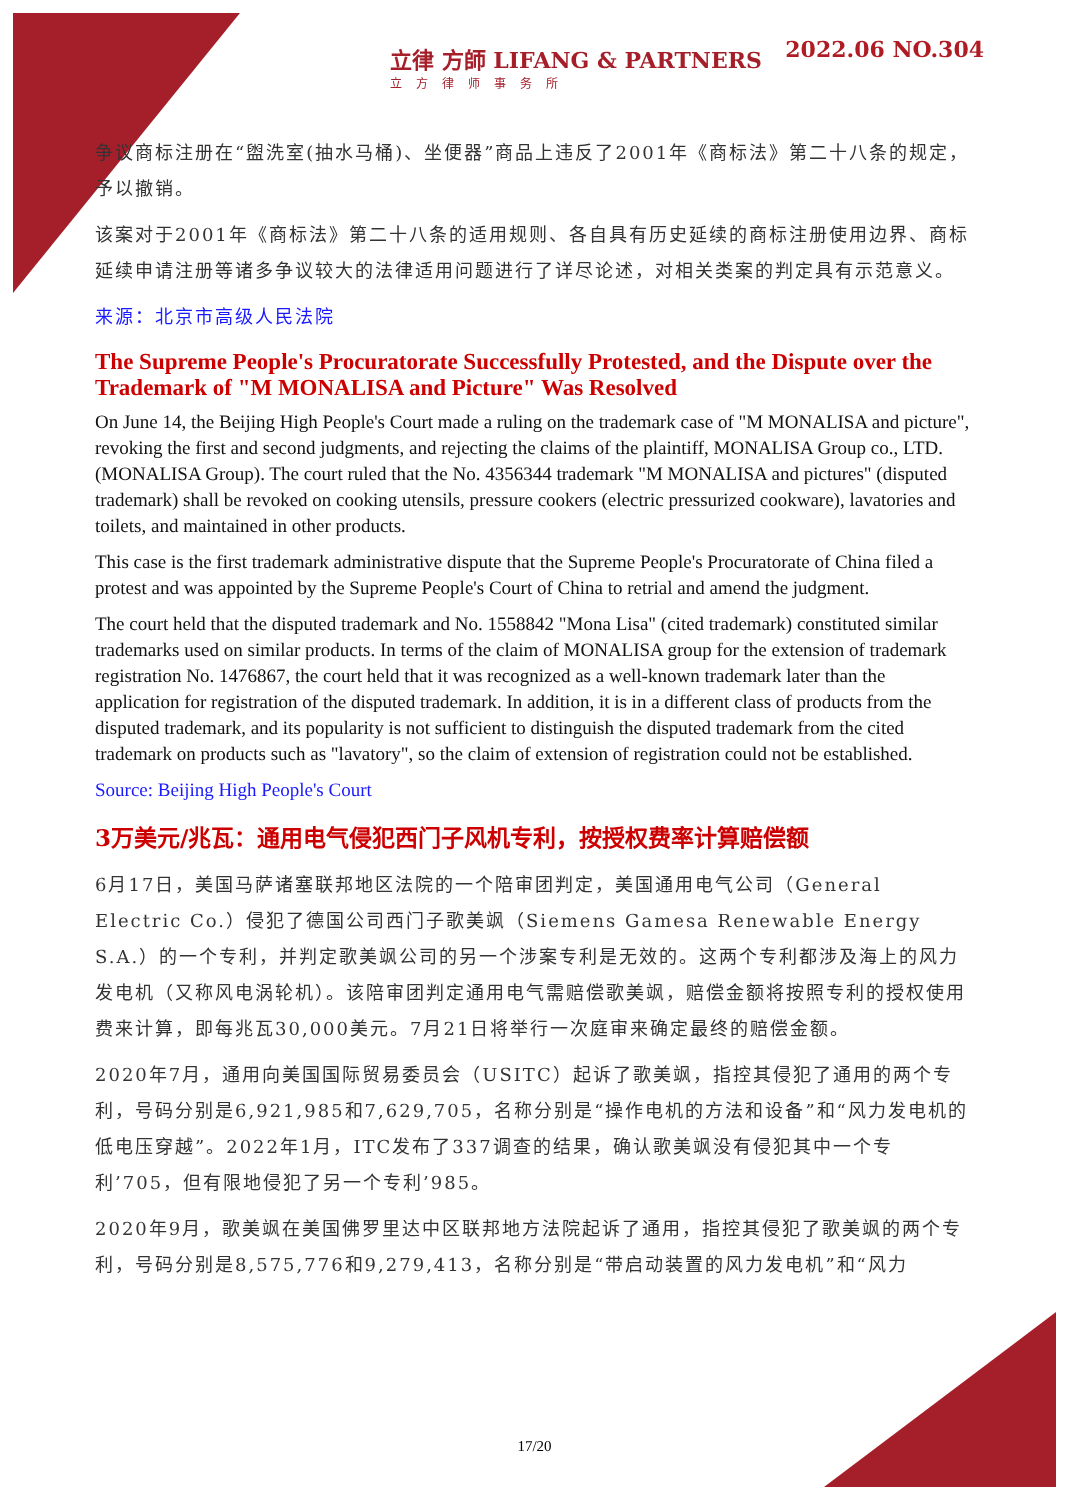立律 方師 LIFANG & PARTNERS
立方律师事务所
2022.06 NO.304
争议商标注册在“盥洗室(抽水马桶)、坐便器”商品上违反了2001年《商标法》第二十八条的规定，予以撤销。
该案对于2001年《商标法》第二十八条的适用规则、各自具有历史延续的商标注册使用边界、商标延续申请注册等诸多争议较大的法律适用问题进行了详尽论述，对相关类案的判定具有示范意义。
来源：北京市高级人民法院
The Supreme People's Procuratorate Successfully Protested, and the Dispute over the Trademark of "M MONALISA and Picture" Was Resolved
On June 14, the Beijing High People's Court made a ruling on the trademark case of "M MONALISA and picture", revoking the first and second judgments, and rejecting the claims of the plaintiff, MONALISA Group co., LTD. (MONALISA Group). The court ruled that the No. 4356344 trademark "M MONALISA and pictures" (disputed trademark) shall be revoked on cooking utensils, pressure cookers (electric pressurized cookware), lavatories and toilets, and maintained in other products.
This case is the first trademark administrative dispute that the Supreme People's Procuratorate of China filed a protest and was appointed by the Supreme People's Court of China to retrial and amend the judgment.
The court held that the disputed trademark and No. 1558842 "Mona Lisa" (cited trademark) constituted similar trademarks used on similar products. In terms of the claim of MONALISA group for the extension of trademark registration No. 1476867, the court held that it was recognized as a well-known trademark later than the application for registration of the disputed trademark. In addition, it is in a different class of products from the disputed trademark, and its popularity is not sufficient to distinguish the disputed trademark from the cited trademark on products such as "lavatory", so the claim of extension of registration could not be established.
Source: Beijing High People's Court
3万美元/兆瓦：通用电气侵犯西门子风机专利，按授权费率计算赔偿额
6月17日，美国马萨诸塞联邦地区法院的一个陪审团判定，美国通用电气公司（General Electric Co.）侵犯了德国公司西门子歌美飒（Siemens Gamesa Renewable Energy S.A.）的一个专利，并判定歌美飒公司的另一个涉案专利是无效的。这两个专利都涉及海上的风力发电机（又称风电涡轮机）。该陪审团判定通用电气需赔偿歌美飒，赔偿金额将按照专利的授权使用费来计算，即每兆瓦30,000美元。7月21日将举行一次庭审来确定最终的赔偿金额。
2020年7月，通用向美国国际贸易委员会（USITC）起诉了歌美飒，指控其侵犯了通用的两个专利，号码分别是6,921,985和7,629,705，名称分别是“操作电机的方法和设备”和“风力发电机的低电压穿越”。2022年1月，ITC发布了337调查的结果，确认歌美飒没有侵犯其中一个专利’705，但有限地侵犯了另一个专利’985。
2020年9月，歌美飒在美国佛罗里达中区联邦地方法院起诉了通用，指控其侵犯了歌美飒的两个专利，号码分别是8,575,776和9,279,413，名称分别是“带启动装置的风力发电机”和“风力
17/20